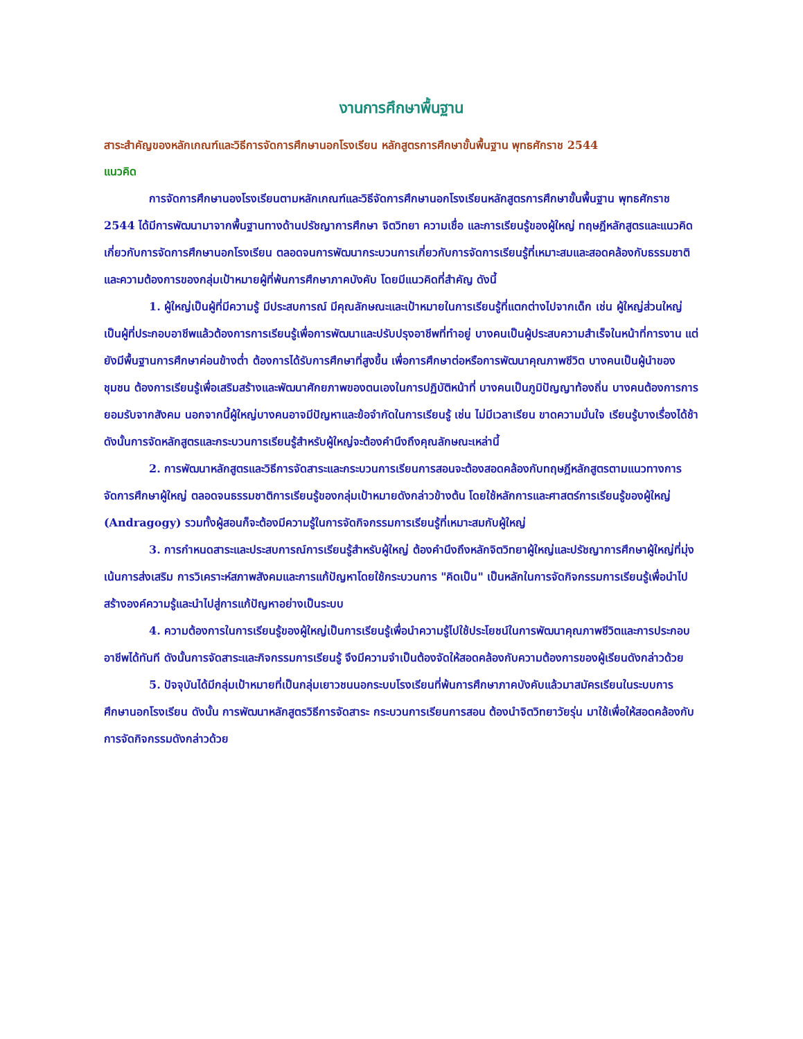งานการศึกษาพื้นฐาน
สาระสำคัญของหลักเกณฑ์และวิธีการจัดการศึกษานอกโรงเรียน หลักสูตรการศึกษาขั้นพื้นฐาน พุทธศักราช 2544
แนวคิด
การจัดการศึกษานองโรงเรียนตามหลักเกณฑ์และวิธีจัดการศึกษานอกโรงเรียนหลักสูตรการศึกษาขั้นพื้นฐาน พุทธศักราช 2544 ได้มีการพัฒนามาจากพื้นฐานทางด้านปรัชญาการศึกษา จิตวิทยา ความเชื่อ และการเรียนรู้ของผู้ใหญ่ ทฤษฎีหลักสูตรและแนวคิดเกี่ยวกับการจัดการศึกษานอกโรงเรียน ตลอดจนการพัฒนากระบวนการเกี่ยวกับการจัดการเรียนรู้ที่เหมาะสมและสอดคล้องกับธรรมชาติ และความต้องการของกลุ่มเป้าหมายผู้ที่พ้นการศึกษาภาคบังคับ โดยมีแนวคิดที่สำคัญ ดังนี้
1. ผู้ใหญ่เป็นผู้ที่มีความรู้ มีประสบการณ์ มีคุณลักษณะและเป้าหมายในการเรียนรู้ที่แตกต่างไปจากเด็ก เช่น ผู้ใหญ่ส่วนใหญ่เป็นผู้ที่ประกอบอาชีพแล้วต้องการการเรียนรู้เพื่อการพัฒนาและปรับปรุงอาชีพที่ทำอยู่ บางคนเป็นผู้ประสบความสำเร็จในหน้าที่การงาน แต่ยังมีพื้นฐานการศึกษาค่อนข้างต่ำ ต้องการได้รับการศึกษาที่สูงขึ้น เพื่อการศึกษาต่อหรือการพัฒนาคุณภาพชีวิต บางคนเป็นผู้นำของชุมชน ต้องการเรียนรู้เพื่อเสริมสร้างและพัฒนาศักยภาพของตนเองในการปฏิบัติหน้าที่ บางคนเป็นภูมิปัญญาท้องถิ่น บางคนต้องการการยอมรับจากสังคม นอกจากนี้ผู้ใหญ่บางคนอาจมีปัญหาและข้อจำกัดในการเรียนรู้ เช่น ไม่มีเวลาเรียน ขาดความมั่นใจ เรียนรู้บางเรื่องได้ช้า ดังนั้นการจัดหลักสูตรและกระบวนการเรียนรู้สำหรับผู้ใหญ่จะต้องคำนึงถึงคุณลักษณะเหล่านี้
2. การพัฒนาหลักสูตรและวิธีการจัดสาระและกระบวนการเรียนการสอนจะต้องสอดคล้องกับทฤษฎีหลักสูตรตามแนวทางการจัดการศึกษาผู้ใหญ่ ตลอดจนธรรมชาติการเรียนรู้ของกลุ่มเป้าหมายดังกล่าวข้างต้น โดยใช้หลักการและศาสตร์การเรียนรู้ของผู้ใหญ่ (Andragogy) รวมทั้งผู้สอนก็จะต้องมีความรู้ในการจัดกิจกรรมการเรียนรู้ที่เหมาะสมกับผู้ใหญ่
3. การกำหนดสาระและประสบการณ์การเรียนรู้สำหรับผู้ใหญ่ ต้องคำนึงถึงหลักจิตวิทยาผู้ใหญ่และปรัชญาการศึกษาผู้ใหญ่ที่มุ่งเน้นการส่งเสริม การวิเคราะห์สภาพสังคมและการแก้ปัญหาโดยใช้กระบวนการ "คิดเป็น" เป็นหลักในการจัดกิจกรรมการเรียนรู้เพื่อนำไปสร้างองค์ความรู้และนำไปสู่การแก้ปัญหาอย่างเป็นระบบ
4. ความต้องการในการเรียนรู้ของผู้ใหญ่เป็นการเรียนรู้เพื่อนำความรู้ไปใช้ประโยชน์ในการพัฒนาคุณภาพชีวิตและการประกอบอาชีพได้ทันที ดังนั้นการจัดสาระและกิจกรรมการเรียนรู้ จึงมีความจำเป็นต้องจัดให้สอดคล้องกับความต้องการของผู้เรียนดังกล่าวด้วย
5. ปัจจุบันได้มีกลุ่มเป้าหมายที่เป็นกลุ่มเยาวชนนอกระบบโรงเรียนที่พ้นการศึกษาภาคบังคับแล้วมาสมัครเรียนในระบบการศึกษานอกโรงเรียน ดังนั้น การพัฒนาหลักสูตรวิธีการจัดสาระ กระบวนการเรียนการสอน ต้องนำจิตวิทยาวัยรุ่น มาใช้เพื่อให้สอดคล้องกับการจัดกิจกรรมดังกล่าวด้วย